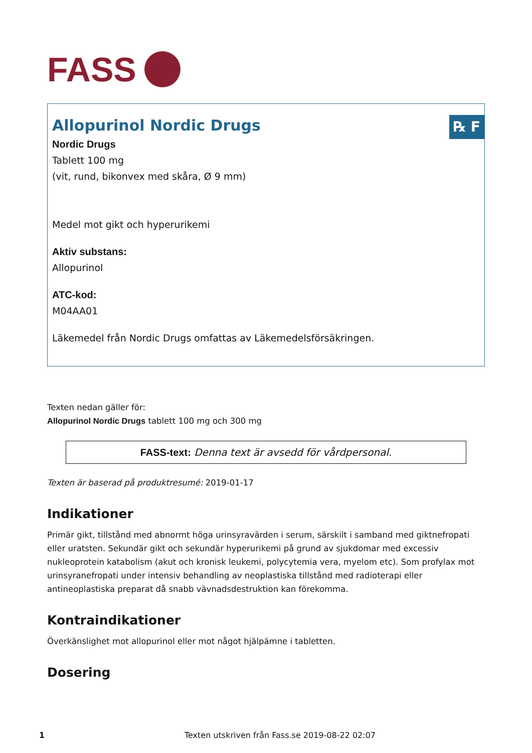FASS
℞ F
Allopurinol Nordic Drugs
Nordic Drugs
Tablett 100 mg
(vit, rund, bikonvex med skåra, Ø 9 mm)
Medel mot gikt och hyperurikemi
Aktiv substans:
Allopurinol
ATC-kod:
M04AA01
Läkemedel från Nordic Drugs omfattas av Läkemedelsförsäkringen.
Texten nedan gäller för:
Allopurinol Nordic Drugs tablett 100 mg och 300 mg
FASS-text: Denna text är avsedd för vårdpersonal.
Texten är baserad på produktresumé: 2019-01-17
Indikationer
Primär gikt, tillstånd med abnormt höga urinsyravärden i serum, särskilt i samband med giktnefropati eller uratsten. Sekundär gikt och sekundär hyperurikemi på grund av sjukdomar med excessiv nukleoprotein katabolism (akut och kronisk leukemi, polycytemia vera, myelom etc). Som profylax mot urinsyranefropati under intensiv behandling av neoplastiska tillstånd med radioterapi eller antineoplastiska preparat då snabb vävnadsdestruktion kan förekomma.
Kontraindikationer
Överkänslighet mot allopurinol eller mot något hjälpämne i tabletten.
Dosering
1 Texten utskriven från Fass.se 2019-08-22 02:07